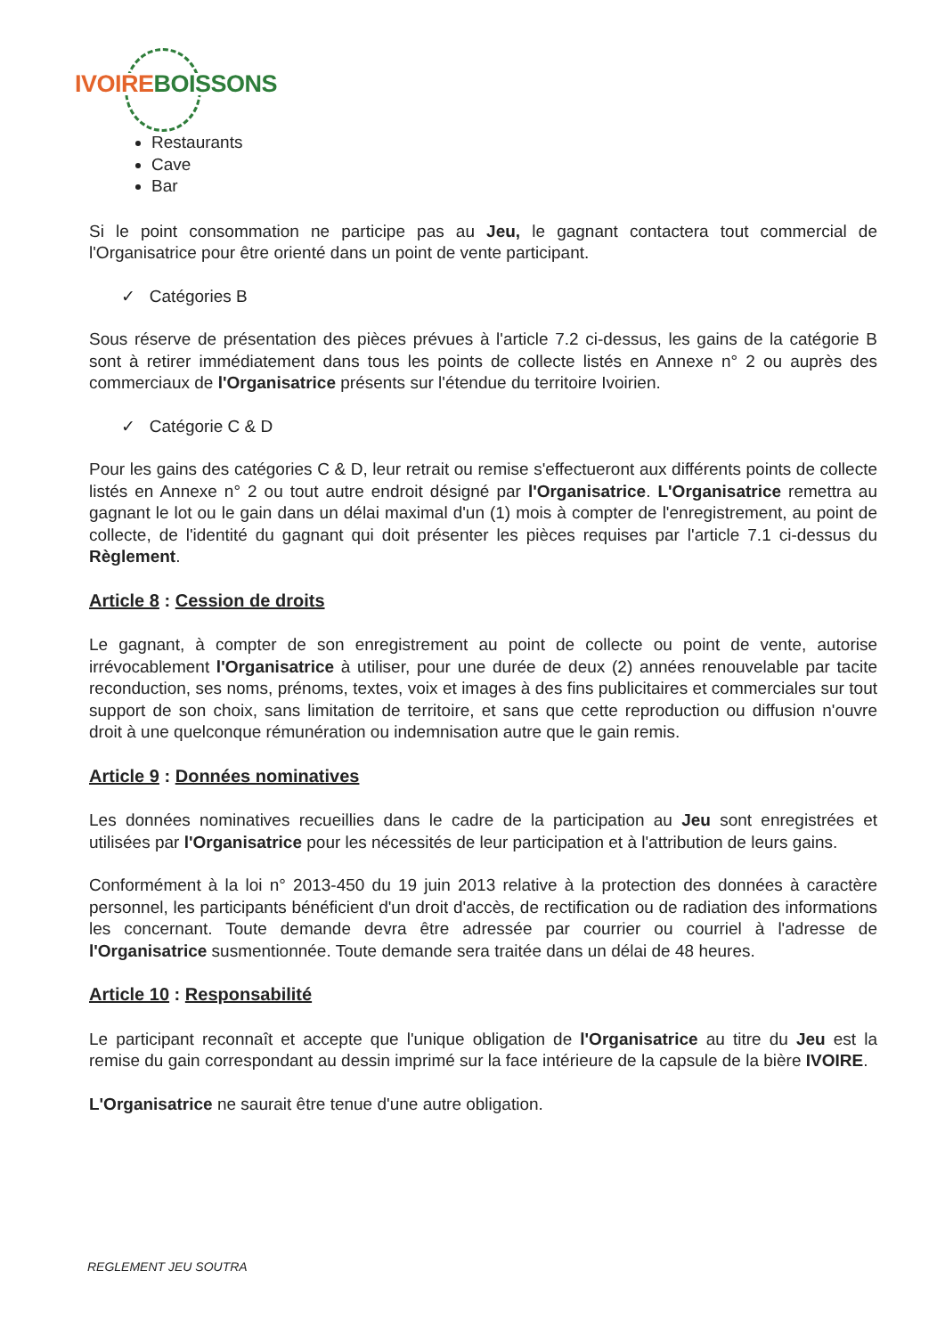IVOIRE BOISSONS
Restaurants
Cave
Bar
Si le point consommation ne participe pas au Jeu, le gagnant contactera tout commercial de l'Organisatrice pour être orienté dans un point de vente participant.
✓ Catégories B
Sous réserve de présentation des pièces prévues à l'article 7.2 ci-dessus, les gains de la catégorie B sont à retirer immédiatement dans tous les points de collecte listés en Annexe n° 2 ou auprès des commerciaux de l'Organisatrice présents sur l'étendue du territoire Ivoirien.
✓ Catégorie C & D
Pour les gains des catégories C & D, leur retrait ou remise s'effectueront aux différents points de collecte listés en Annexe n° 2 ou tout autre endroit désigné par l'Organisatrice. L'Organisatrice remettra au gagnant le lot ou le gain dans un délai maximal d'un (1) mois à compter de l'enregistrement, au point de collecte, de l'identité du gagnant qui doit présenter les pièces requises par l'article 7.1 ci-dessus du Règlement.
Article 8 : Cession de droits
Le gagnant, à compter de son enregistrement au point de collecte ou point de vente, autorise irrévocablement l'Organisatrice à utiliser, pour une durée de deux (2) années renouvelable par tacite reconduction, ses noms, prénoms, textes, voix et images à des fins publicitaires et commerciales sur tout support de son choix, sans limitation de territoire, et sans que cette reproduction ou diffusion n'ouvre droit à une quelconque rémunération ou indemnisation autre que le gain remis.
Article 9 : Données nominatives
Les données nominatives recueillies dans le cadre de la participation au Jeu sont enregistrées et utilisées par l'Organisatrice pour les nécessités de leur participation et à l'attribution de leurs gains.
Conformément à la loi n° 2013-450 du 19 juin 2013 relative à la protection des données à caractère personnel, les participants bénéficient d'un droit d'accès, de rectification ou de radiation des informations les concernant. Toute demande devra être adressée par courrier ou courriel à l'adresse de l'Organisatrice susmentionnée. Toute demande sera traitée dans un délai de 48 heures.
Article 10 : Responsabilité
Le participant reconnaît et accepte que l'unique obligation de l'Organisatrice au titre du Jeu est la remise du gain correspondant au dessin imprimé sur la face intérieure de la capsule de la bière IVOIRE.
L'Organisatrice ne saurait être tenue d'une autre obligation.
REGLEMENT JEU SOUTRA